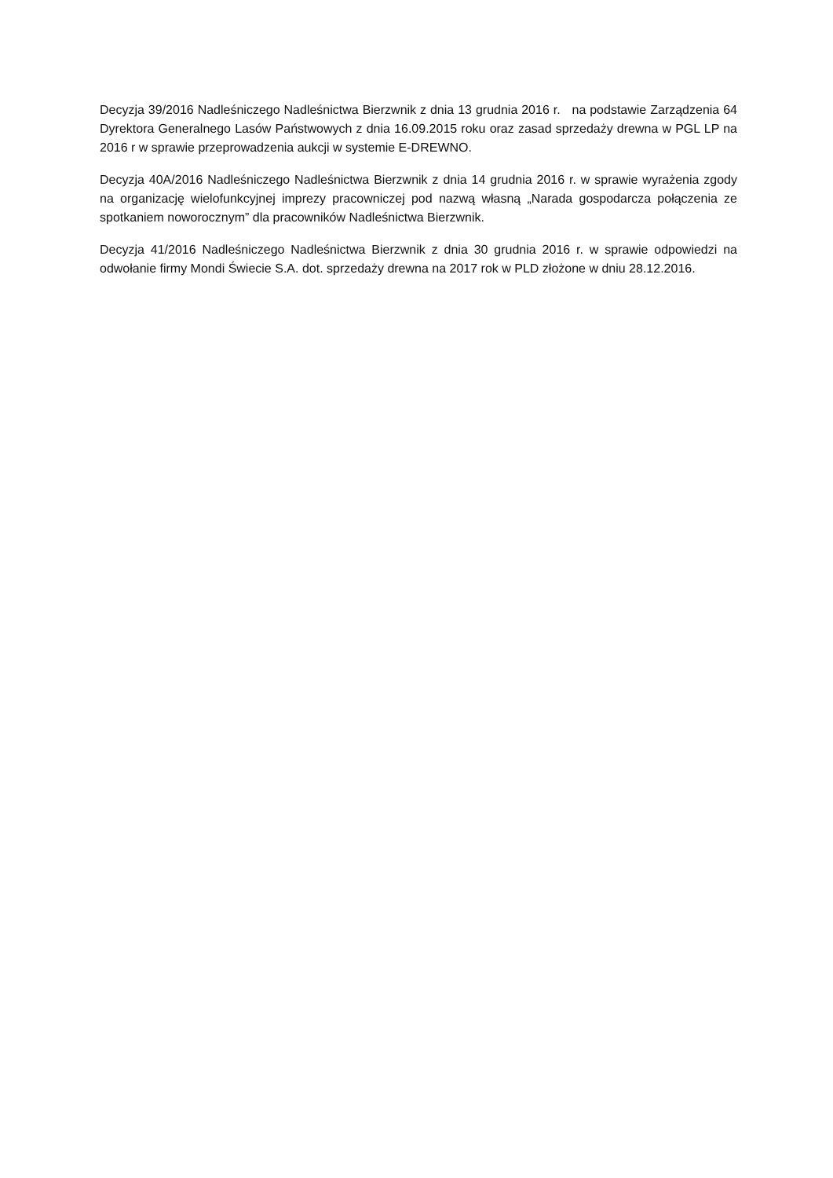Decyzja 39/2016 Nadleśniczego Nadleśnictwa Bierzwnik z dnia 13 grudnia 2016 r. na podstawie Zarządzenia 64 Dyrektora Generalnego Lasów Państwowych z dnia 16.09.2015 roku oraz zasad sprzedaży drewna w PGL LP na 2016 r w sprawie przeprowadzenia aukcji w systemie E-DREWNO.
Decyzja 40A/2016 Nadleśniczego Nadleśnictwa Bierzwnik z dnia 14 grudnia 2016 r. w sprawie wyrażenia zgody na organizację wielofunkcyjnej imprezy pracowniczej pod nazwą własną „Narada gospodarcza połączenia ze spotkaniem noworocznym” dla pracowników Nadleśnictwa Bierzwnik.
Decyzja 41/2016 Nadleśniczego Nadleśnictwa Bierzwnik z dnia 30 grudnia 2016 r. w sprawie odpowiedzi na odwołanie firmy Mondi Świecie S.A. dot. sprzedaży drewna na 2017 rok w PLD złożone w dniu 28.12.2016.